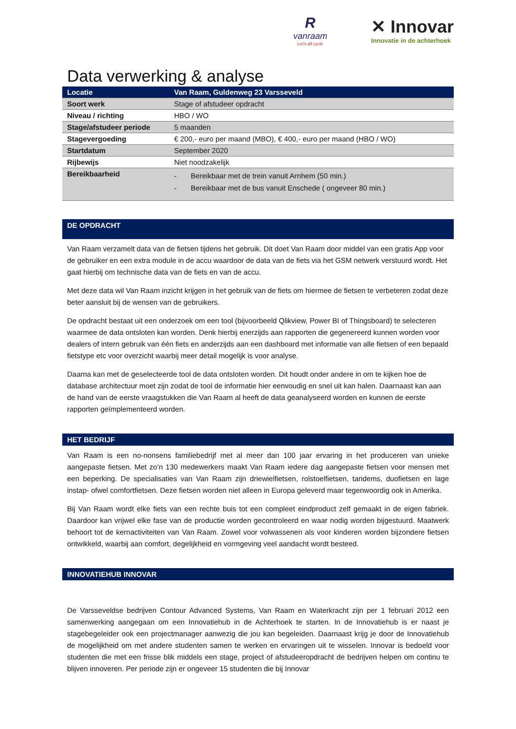R
vanraam
Let's all cycle
✕ Innovar
Innovatie in de achterhoek
Data verwerking & analyse
| Locatie | Van Raam, Guldenweg 23 Varsseveld |
| Soort werk | Stage of afstudeer opdracht |
| Niveau / richting | HBO / WO |
| Stage/afstudeer periode | 5 maanden |
| Stagevergoeding | € 200,- euro per maand (MBO), € 400,- euro per maand (HBO / WO) |
| Startdatum | September 2020 |
| Rijbewijs | Niet noodzakelijk |
| Bereikbaarheid | - Bereikbaar met de trein vanuit Arnhem (50 min.) - Bereikbaar met de bus vanuit Enschede ( ongeveer 80 min.) |
DE OPDRACHT
Van Raam verzamelt data van de fietsen tijdens het gebruik. Dit doet Van Raam door middel van een gratis App voor de gebruiker en een extra module in de accu waardoor de data van de fiets via het GSM netwerk verstuurd wordt. Het gaat hierbij om technische data van de fiets en van de accu.
Met deze data wil Van Raam inzicht krijgen in het gebruik van de fiets om hiermee de fietsen te verbeteren zodat deze beter aansluit bij de wensen van de gebruikers.
De opdracht bestaat uit een onderzoek om een tool (bijvoorbeeld Qlikview, Power BI of Thingsboard) te selecteren waarmee de data ontsloten kan worden. Denk hierbij enerzijds aan rapporten die gegenereerd kunnen worden voor dealers of intern gebruik van één fiets en anderzijds aan een dashboard met informatie van alle fietsen of een bepaald fietstype etc voor overzicht waarbij meer detail mogelijk is voor analyse.
Daarna kan met de geselecteerde tool de data ontsloten worden. Dit houdt onder andere in om te kijken hoe de database architectuur moet zijn zodat de tool de informatie hier eenvoudig en snel uit kan halen. Daarnaast kan aan de hand van de eerste vraagstukken die Van Raam al heeft de data geanalyseerd worden en kunnen de eerste rapporten geïmplementeerd worden.
HET BEDRIJF
Van Raam is een no-nonsens familiebedrijf met al meer dan 100 jaar ervaring in het produceren van unieke aangepaste fietsen. Met zo’n 130 medewerkers maakt Van Raam iedere dag aangepaste fietsen voor mensen met een beperking. De specialisaties van Van Raam zijn driewielfietsen, rolstoelfietsen, tandems, duofietsen en lage instap- ofwel comfortfietsen. Deze fietsen worden niet alleen in Europa geleverd maar tegenwoordig ook in Amerika.
Bij Van Raam wordt elke fiets van een rechte buis tot een compleet eindproduct zelf gemaakt in de eigen fabriek. Daardoor kan vrijwel elke fase van de productie worden gecontroleerd en waar nodig worden bijgestuurd. Maatwerk behoort tot de kernactiviteiten van Van Raam. Zowel voor volwassenen als voor kinderen worden bijzondere fietsen ontwikkeld, waarbij aan comfort, degelijkheid en vormgeving veel aandacht wordt besteed.
INNOVATIEHUB INNOVAR
De Varsseveldse bedrijven Contour Advanced Systems, Van Raam en Waterkracht zijn per 1 februari 2012 een samenwerking aangegaan om een Innovatiehub in de Achterhoek te starten. In de Innovatiehub is er naast je stagebegeleider ook een projectmanager aanwezig die jou kan begeleiden. Daarnaast krijg je door de Innovatiehub de mogelijkheid om met andere studenten samen te werken en ervaringen uit te wisselen. Innovar is bedoeld voor studenten die met een frisse blik middels een stage, project of afstudeeropdracht de bedrijven helpen om continu te blijven innoveren. Per periode zijn er ongeveer 15 studenten die bij Innovar